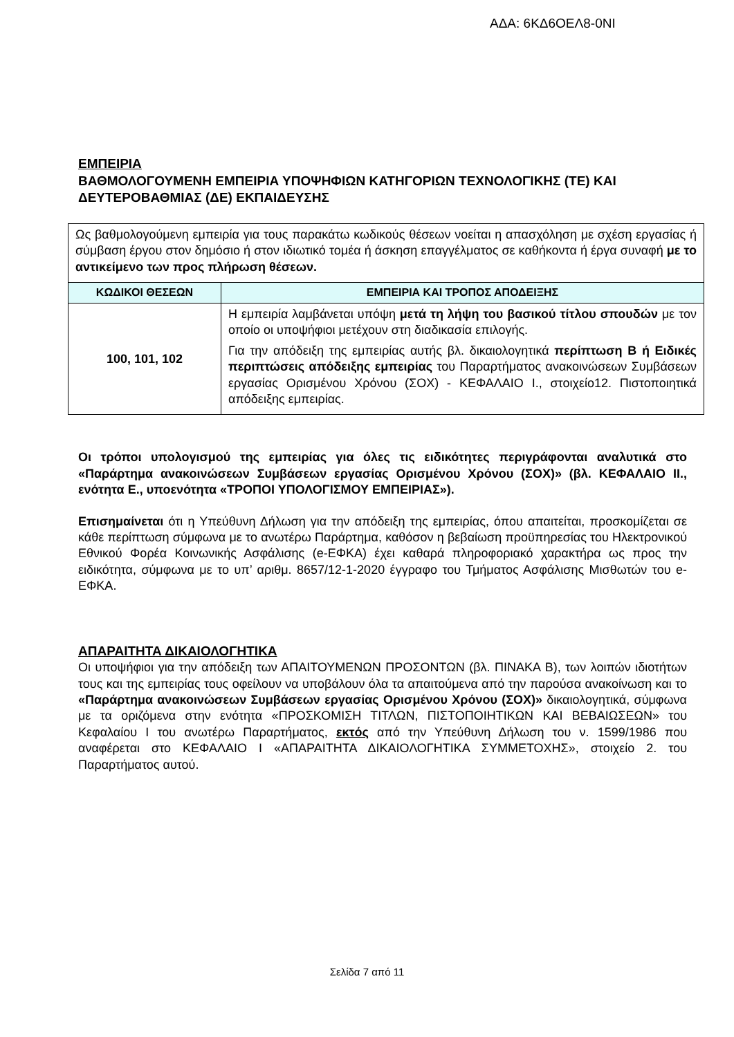ΑΔΑ: 6ΚΔ6ΟΕΛ8-0ΝΙ
ΕΜΠΕΙΡΙΑ
ΒΑΘΜΟΛΟΓΟΥΜΕΝΗ ΕΜΠΕΙΡΙΑ ΥΠΟΨΗΦΙΩΝ ΚΑΤΗΓΟΡΙΩΝ ΤΕΧΝΟΛΟΓΙΚΗΣ (ΤΕ) ΚΑΙ ΔΕΥΤΕΡΟΒΑΘΜΙΑΣ (ΔΕ) ΕΚΠΑΙΔΕΥΣΗΣ
| Ως βαθμολογούμενη εμπειρία για τους παρακάτω κωδικούς θέσεων νοείται η απασχόληση με σχέση εργασίας ή σύμβαση έργου στον δημόσιο ή στον ιδιωτικό τομέα ή άσκηση επαγγέλματος σε καθήκοντα ή έργα συναφή με το αντικείμενο των προς πλήρωση θέσεων. | |
| ΚΩΔΙΚΟΙ ΘΕΣΕΩΝ | ΕΜΠΕΙΡΙΑ ΚΑΙ ΤΡΟΠΟΣ ΑΠΟΔΕΙΞΗΣ |
| 100, 101, 102 | Η εμπειρία λαμβάνεται υπόψη μετά τη λήψη του βασικού τίτλου σπουδών με τον οποίο οι υποψήφιοι μετέχουν στη διαδικασία επιλογής. Για την απόδειξη της εμπειρίας αυτής βλ. δικαιολογητικά περίπτωση Β ή Ειδικές περιπτώσεις απόδειξης εμπειρίας του Παραρτήματος ανακοινώσεων Συμβάσεων εργασίας Ορισμένου Χρόνου (ΣΟΧ) - ΚΕΦΑΛΑΙΟ Ι., στοιχείο12. Πιστοποιητικά απόδειξης εμπειρίας. |
Οι τρόποι υπολογισμού της εμπειρίας για όλες τις ειδικότητες περιγράφονται αναλυτικά στο «Παράρτημα ανακοινώσεων Συμβάσεων εργασίας Ορισμένου Χρόνου (ΣΟΧ)» (βλ. ΚΕΦΑΛΑΙΟ ΙΙ., ενότητα Ε., υποενότητα «ΤΡΟΠΟΙ ΥΠΟΛΟΓΙΣΜΟΥ ΕΜΠΕΙΡΙΑΣ»).
Επισημαίνεται ότι η Υπεύθυνη Δήλωση για την απόδειξη της εμπειρίας, όπου απαιτείται, προσκομίζεται σε κάθε περίπτωση σύμφωνα με το ανωτέρω Παράρτημα, καθόσον η βεβαίωση προϋπηρεσίας του Ηλεκτρονικού Εθνικού Φορέα Κοινωνικής Ασφάλισης (e-ΕΦΚΑ) έχει καθαρά πληροφοριακό χαρακτήρα ως προς την ειδικότητα, σύμφωνα με το υπ’ αριθμ. 8657/12-1-2020 έγγραφο του Τμήματος Ασφάλισης Μισθωτών του e-ΕΦΚΑ.
ΑΠΑΡΑΙΤΗΤΑ ΔΙΚΑΙΟΛΟΓΗΤΙΚΑ
Οι υποψήφιοι για την απόδειξη των ΑΠΑΙΤΟΥΜΕΝΩΝ ΠΡΟΣΟΝΤΩΝ (βλ. ΠΙΝΑΚΑ Β), των λοιπών ιδιοτήτων τους και της εμπειρίας τους οφείλουν να υποβάλουν όλα τα απαιτούμενα από την παρούσα ανακοίνωση και το «Παράρτημα ανακοινώσεων Συμβάσεων εργασίας Ορισμένου Χρόνου (ΣΟΧ)» δικαιολογητικά, σύμφωνα με τα οριζόμενα στην ενότητα «ΠΡΟΣΚΟΜΙΣΗ ΤΙΤΛΩΝ, ΠΙΣΤΟΠΟΙΗΤΙΚΩΝ ΚΑΙ ΒΕΒΑΙΩΣΕΩΝ» του Κεφαλαίου Ι του ανωτέρω Παραρτήματος, εκτός από την Υπεύθυνη Δήλωση του ν. 1599/1986 που αναφέρεται στο ΚΕΦΑΛΑΙΟ Ι «ΑΠΑΡΑΙΤΗΤΑ ΔΙΚΑΙΟΛΟΓΗΤΙΚΑ ΣΥΜΜΕΤΟΧΗΣ», στοιχείο 2. του Παραρτήματος αυτού.
Σελίδα 7 από 11